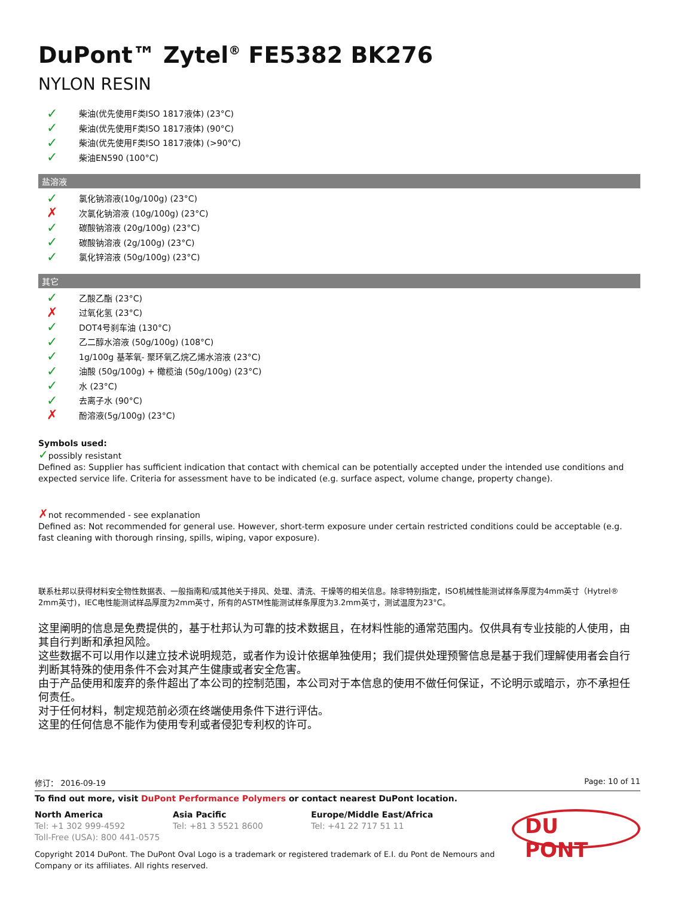DuPont™ Zytel<sup>®</sup> FE5382 BK276
NYLON RESIN
✓ 柴油(优先使用F类ISO 1817液体) (23°C)
✓ 柴油(优先使用F类ISO 1817液体) (90°C)
✓ 柴油(优先使用F类ISO 1817液体) (>90°C)
✓ 柴油EN590 (100°C)
盐溶液
✓ 氯化钠溶液(10g/100g) (23°C)
✗ 次氯化钠溶液 (10g/100g) (23°C)
✓ 碳酸钠溶液 (20g/100g) (23°C)
✓ 碳酸钠溶液 (2g/100g) (23°C)
✓ 氯化锌溶液 (50g/100g) (23°C)
其它
✓ 乙酸乙酯 (23°C)
✗ 过氧化氢 (23°C)
✓ DOT4号刹车油 (130°C)
✓ 乙二醇水溶液 (50g/100g) (108°C)
✓ 1g/100g 基苯氧- 聚环氧乙烷乙烯水溶液 (23°C)
✓ 油酸 (50g/100g) + 橄榄油 (50g/100g) (23°C)
✓ 水 (23°C)
✓ 去离子水 (90°C)
✗ 酚溶液(5g/100g) (23°C)
Symbols used:
✓possibly resistant
Defined as: Supplier has sufficient indication that contact with chemical can be potentially accepted under the intended use conditions and expected service life. Criteria for assessment have to be indicated (e.g. surface aspect, volume change, property change).
✗not recommended - see explanation
Defined as: Not recommended for general use. However, short-term exposure under certain restricted conditions could be acceptable (e.g. fast cleaning with thorough rinsing, spills, wiping, vapor exposure).
联系杜邦以获得材料安全物性数据表、一般指南和/或其他关于排风、处理、清洗、干燥等的相关信息。除非特别指定，ISO机械性能测试样条厚度为4mm英寸（Hytrel® 2mm英寸)，IEC电性能测试样品厚度为2mm英寸，所有的ASTM性能测试样条厚度为3.2mm英寸，测试温度为23°C。
这里阐明的信息是免费提供的，基于杜邦认为可靠的技术数据且，在材料性能的通常范围内。仅供具有专业技能的人使用，由其自行判断和承担风险。
这些数据不可以用作以建立技术说明规范，或者作为设计依据单独使用；我们提供处理预警信息是基于我们理解使用者会自行判断其特殊的使用条件不会对其产生健康或者安全危害。
由于产品使用和废弃的条件超出了本公司的控制范围，本公司对于本信息的使用不做任何保证，不论明示或暗示，亦不承担任何责任。
对于任何材料，制定规范前必须在终端使用条件下进行评估。
这里的任何信息不能作为使用专利或者侵犯专利权的许可。
修订： 2016-09-19 Page: 10 of 11
To find out more, visit DuPont Performance Polymers or contact nearest DuPont location.
North America
Tel: +1 302 999-4592
Toll-Free (USA): 800 441-0575
Asia Pacific
Tel: +81 3 5521 8600
Europe/Middle East/Africa
Tel: +41 22 717 51 11
DU PONT
Copyright 2014 DuPont. The DuPont Oval Logo is a trademark or registered trademark of E.I. du Pont de Nemours and
Company or its affiliates. All rights reserved.